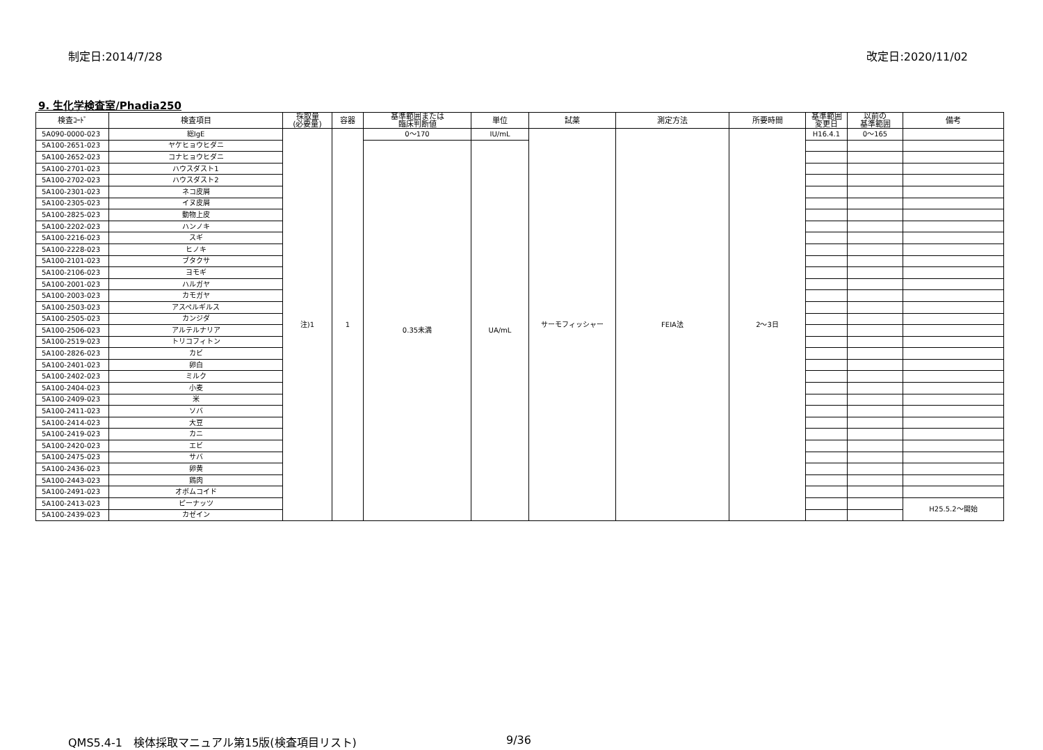制定日:2014/7/28 改定日:2020/11/02
9. 生化学検査室/Phadia250
| 検査ｺｰﾄﾞ | 検査項目 | 採取量 (必要量) | 容器 | 基準範囲または 臨床判断値 | 単位 | 試薬 | 測定方法 | 所要時間 | 基準範囲 変更日 | 以前の 基準範囲 | 備考 |
| --- | --- | --- | --- | --- | --- | --- | --- | --- | --- | --- | --- |
| 5A090-0000-023 | 総IgE | 注)1 | 1 | 0～170 | IU/mL | サーモフィッシャー | FEIA法 | 2～3日 | H16.4.1 | 0～165 | |
| 5A100-2651-023 | ヤケヒョウヒダニ | | | 0.35未満 | UA/mL | | | | | | |
| 5A100-2652-023 | コナヒョウヒダニ | | | | | | | | | | |
| 5A100-2701-023 | ハウスダスト1 | | | | | | | | | | |
| 5A100-2702-023 | ハウスダスト2 | | | | | | | | | | |
| 5A100-2301-023 | ネコ皮屑 | | | | | | | | | | |
| 5A100-2305-023 | イヌ皮屑 | | | | | | | | | | |
| 5A100-2825-023 | 動物上皮 | | | | | | | | | | |
| 5A100-2202-023 | ハンノキ | | | | | | | | | | |
| 5A100-2216-023 | スギ | | | | | | | | | | |
| 5A100-2228-023 | ヒノキ | | | | | | | | | | |
| 5A100-2101-023 | ブタクサ | | | | | | | | | | |
| 5A100-2106-023 | ヨモギ | | | | | | | | | | |
| 5A100-2001-023 | ハルガヤ | | | | | | | | | | |
| 5A100-2003-023 | カモガヤ | | | | | | | | | | |
| 5A100-2503-023 | アスペルギルス | | | | | | | | | | |
| 5A100-2505-023 | カンジダ | | | | | | | | | | |
| 5A100-2506-023 | アルテルナリア | | | | | | | | | | |
| 5A100-2519-023 | トリコフィトン | | | | | | | | | | |
| 5A100-2826-023 | カビ | | | | | | | | | | |
| 5A100-2401-023 | 卵白 | | | | | | | | | | |
| 5A100-2402-023 | ミルク | | | | | | | | | | |
| 5A100-2404-023 | 小麦 | | | | | | | | | | |
| 5A100-2409-023 | 米 | | | | | | | | | | |
| 5A100-2411-023 | ソバ | | | | | | | | | | |
| 5A100-2414-023 | 大豆 | | | | | | | | | | |
| 5A100-2419-023 | カニ | | | | | | | | | | |
| 5A100-2420-023 | エビ | | | | | | | | | | |
| 5A100-2475-023 | サバ | | | | | | | | | | |
| 5A100-2436-023 | 卵黄 | | | | | | | | | | |
| 5A100-2443-023 | 鶏肉 | | | | | | | | | | |
| 5A100-2491-023 | オボムコイド | | | | | | | | | | |
| 5A100-2413-023 | ピーナッツ | | | | | | | | | | H25.5.2～開始 |
| 5A100-2439-023 | カゼイン | | | | | | | | | | |
QMS5.4-1　検体採取マニュアル第15版(検査項目リスト) 9/36